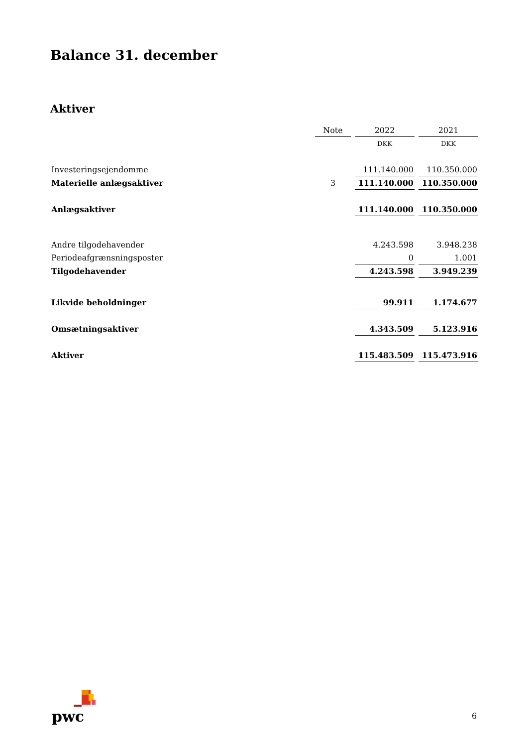Balance 31. december
Aktiver
| | Note | 2022 | 2021 |
| --- | --- | --- | --- |
| | | DKK | DKK |
| Investeringsejendomme | | 111.140.000 | 110.350.000 |
| Materielle anlægsaktiver | 3 | 111.140.000 | 110.350.000 |
| Anlægsaktiver | | 111.140.000 | 110.350.000 |
| Andre tilgodehavender | | 4.243.598 | 3.948.238 |
| Periodeafgrænsningsposter | | 0 | 1.001 |
| Tilgodehavender | | 4.243.598 | 3.949.239 |
| Likvide beholdninger | | 99.911 | 1.174.677 |
| Omsætningsaktiver | | 4.343.509 | 5.123.916 |
| Aktiver | | 115.483.509 | 115.473.916 |
pwc
6